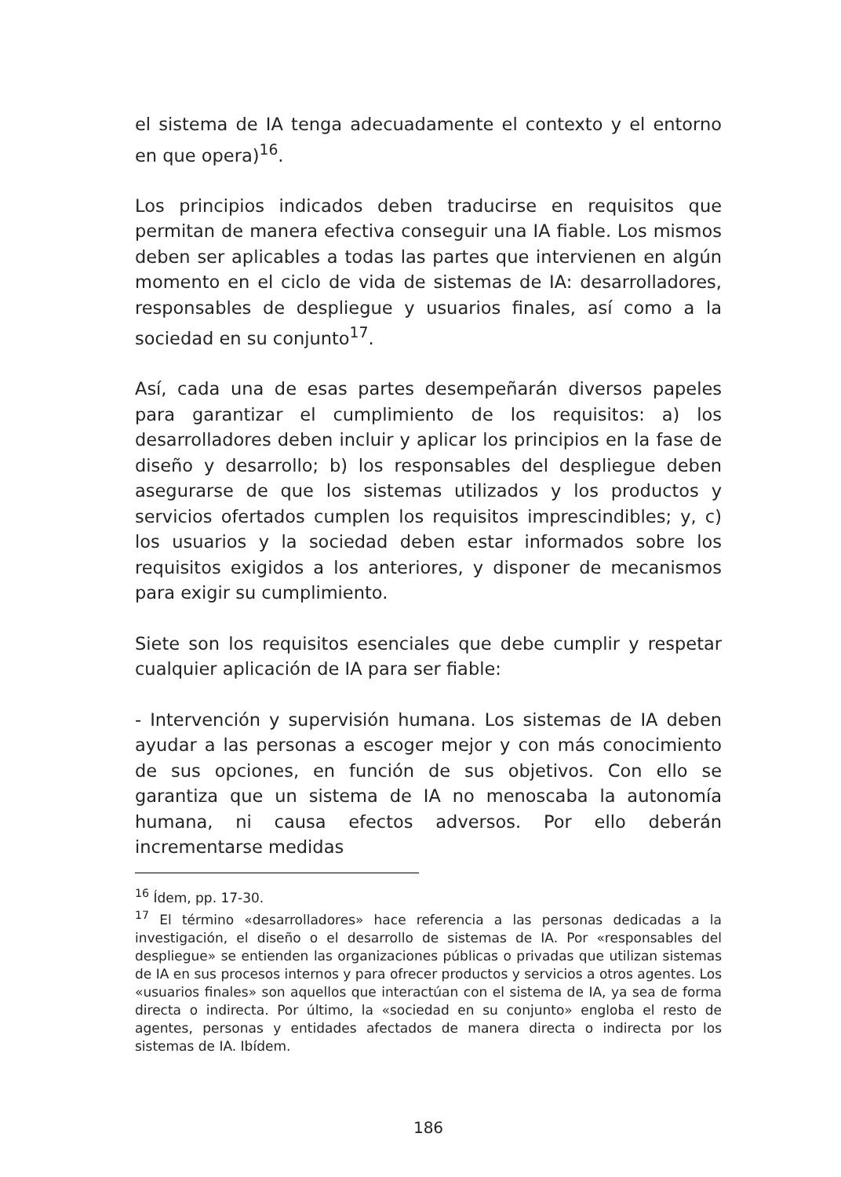el sistema de IA tenga adecuadamente el contexto y el entorno en que opera)<sup>16</sup>.
Los principios indicados deben traducirse en requisitos que permitan de manera efectiva conseguir una IA fiable. Los mismos deben ser aplicables a todas las partes que intervienen en algún momento en el ciclo de vida de sistemas de IA: desarrolladores, responsables de despliegue y usuarios finales, así como a la sociedad en su conjunto<sup>17</sup>.
Así, cada una de esas partes desempeñarán diversos papeles para garantizar el cumplimiento de los requisitos: a) los desarrolladores deben incluir y aplicar los principios en la fase de diseño y desarrollo; b) los responsables del despliegue deben asegurarse de que los sistemas utilizados y los productos y servicios ofertados cumplen los requisitos imprescindibles; y, c) los usuarios y la sociedad deben estar informados sobre los requisitos exigidos a los anteriores, y disponer de mecanismos para exigir su cumplimiento.
Siete son los requisitos esenciales que debe cumplir y respetar cualquier aplicación de IA para ser fiable:
- Intervención y supervisión humana. Los sistemas de IA deben ayudar a las personas a escoger mejor y con más conocimiento de sus opciones, en función de sus objetivos. Con ello se garantiza que un sistema de IA no menoscaba la autonomía humana, ni causa efectos adversos. Por ello deberán incrementarse medidas
<sup>16</sup> Ídem, pp. 17-30.
<sup>17</sup> El término «desarrolladores» hace referencia a las personas dedicadas a la investigación, el diseño o el desarrollo de sistemas de IA. Por «responsables del despliegue» se entienden las organizaciones públicas o privadas que utilizan sistemas de IA en sus procesos internos y para ofrecer productos y servicios a otros agentes. Los «usuarios finales» son aquellos que interactúan con el sistema de IA, ya sea de forma directa o indirecta. Por último, la «sociedad en su conjunto» engloba el resto de agentes, personas y entidades afectados de manera directa o indirecta por los sistemas de IA. Ibídem.
186